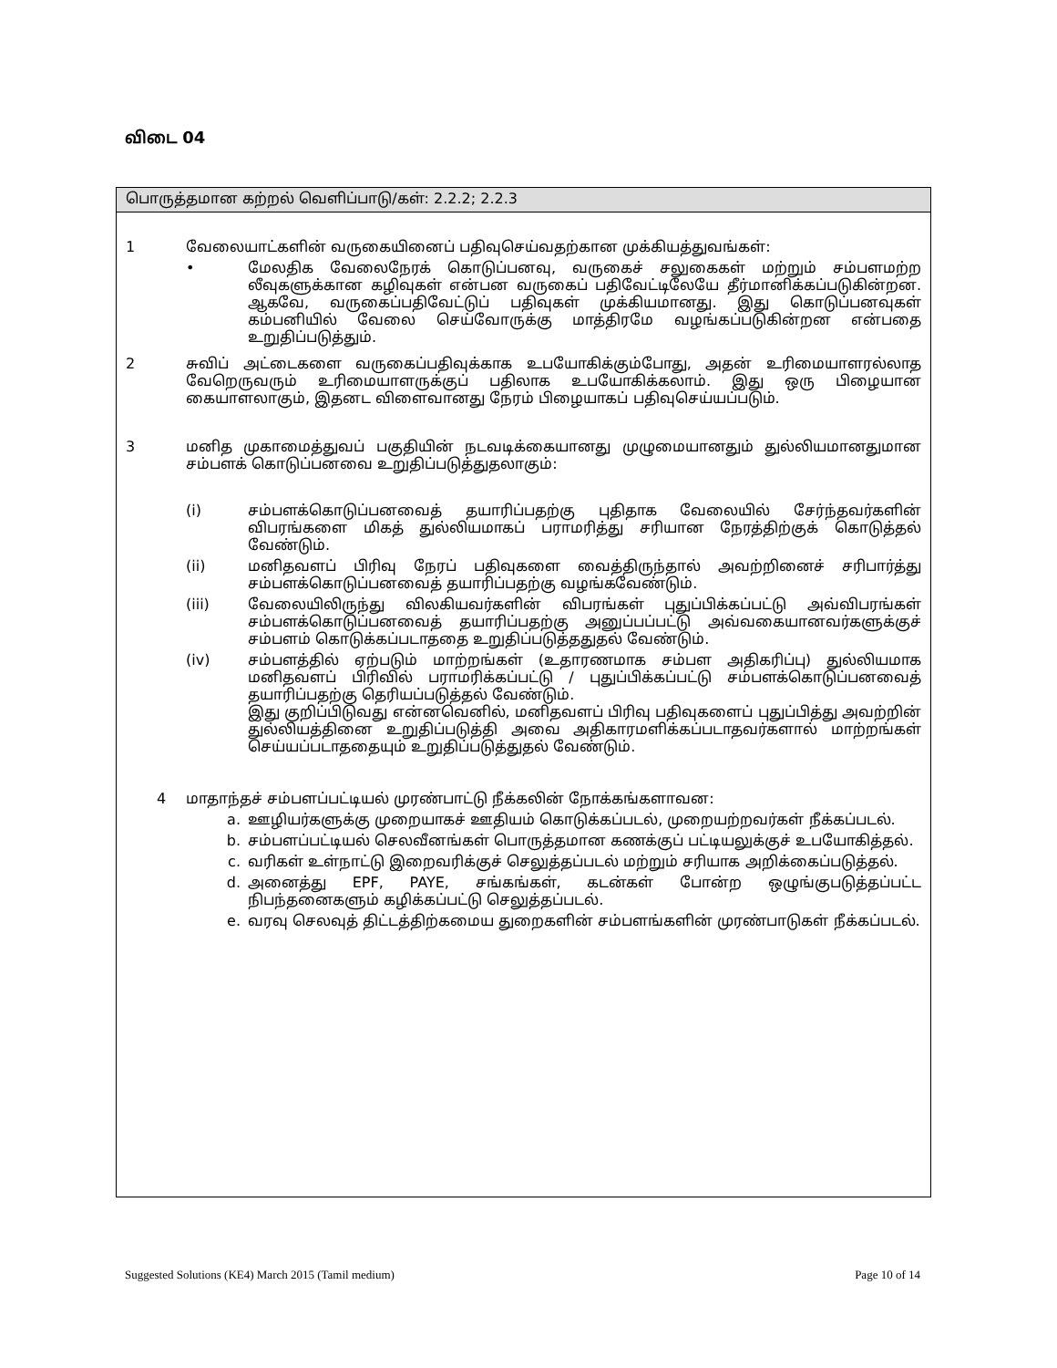விடை 04
பொருத்தமான கற்றல் வெளிப்பாடு/கள்: 2.2.2; 2.2.3
1
வேலையாட்களின் வருகையினைப் பதிவுசெய்வதற்கான முக்கியத்துவங்கள்:
•
மேலதிக வேலைநேரக் கொடுப்பனவு, வருகைச் சலுகைகள் மற்றும் சம்பளமற்ற லீவுகளுக்கான கழிவுகள் என்பன வருகைப் பதிவேட்டிலேயே தீர்மானிக்கப்படுகின்றன. ஆகவே, வருகைப்பதிவேட்டுப் பதிவுகள் முக்கியமானது. இது கொடுப்பனவுகள் கம்பனியில் வேலை செய்வோருக்கு மாத்திரமே வழங்கப்படுகின்றன என்பதை உறுதிப்படுத்தும்.
2
சுவிப் அட்டைகளை வருகைப்பதிவுக்காக உபயோகிக்கும்போது, அதன் உரிமையாளரல்லாத வேறெருவரும் உரிமையாளருக்குப் பதிலாக உபயோகிக்கலாம். இது ஒரு பிழையான கையாளலாகும், இதனட விளைவானது நேரம் பிழையாகப் பதிவுசெய்யப்படும்.
3
மனித முகாமைத்துவப் பகுதியின் நடவடிக்கையானது முழுமையானதும் துல்லியமானதுமான சம்பளக் கொடுப்பனவை உறுதிப்படுத்துதலாகும்:
(i)
சம்பளக்கொடுப்பனவைத் தயாரிப்பதற்கு புதிதாக வேலையில் சேர்ந்தவர்களின் விபரங்களை மிகத் துல்லியமாகப் பராமரித்து சரியான நேரத்திற்குக் கொடுத்தல் வேண்டும்.
(ii)
மனிதவளப் பிரிவு நேரப் பதிவுகளை வைத்திருந்தால் அவற்றினைச் சரிபார்த்து சம்பளக்கொடுப்பனவைத் தயாரிப்பதற்கு வழங்கவேண்டும்.
(iii)
வேலையிலிருந்து விலகியவர்களின் விபரங்கள் புதுப்பிக்கப்பட்டு அவ்விபரங்கள் சம்பளக்கொடுப்பனவைத் தயாரிப்பதற்கு அனுப்பப்பட்டு அவ்வகையானவர்களுக்குச் சம்பளம் கொடுக்கப்படாததை உறுதிப்படுத்ததுதல் வேண்டும்.
(iv)
சம்பளத்தில் ஏற்படும் மாற்றங்கள் (உதாரணமாக சம்பள அதிகரிப்பு) துல்லியமாக மனிதவளப் பிரிவில் பராமரிக்கப்பட்டு / புதுப்பிக்கப்பட்டு சம்பளக்கொடுப்பனவைத் தயாரிப்பதற்கு தெரியப்படுத்தல் வேண்டும்.
இது குறிப்பிடுவது என்னவெனில், மனிதவளப் பிரிவு பதிவுகளைப் புதுப்பித்து அவற்றின் துல்லியத்தினை உறுதிப்படுத்தி அவை அதிகாரமளிக்கப்படாதவர்களால் மாற்றங்கள் செய்யப்படாததையும் உறுதிப்படுத்துதல் வேண்டும்.
4
மாதாந்தச் சம்பளப்பட்டியல் முரண்பாட்டு நீக்கலின் நோக்கங்களாவன:
a.
ஊழியர்களுக்கு முறையாகச் ஊதியம் கொடுக்கப்படல், முறையற்றவர்கள் நீக்கப்படல்.
b.
சம்பளப்பட்டியல் செலவீனங்கள் பொருத்தமான கணக்குப் பட்டியலுக்குச் உபயோகித்தல்.
c.
வரிகள் உள்நாட்டு இறைவரிக்குச் செலுத்தப்படல் மற்றும் சரியாக அறிக்கைப்படுத்தல்.
d.
அனைத்து EPF, PAYE, சங்கங்கள், கடன்கள் போன்ற ஒழுங்குபடுத்தப்பட்ட நிபந்தனைகளும் கழிக்கப்பட்டு செலுத்தப்படல்.
e.
வரவு செலவுத் திட்டத்திற்கமைய துறைகளின் சம்பளங்களின் முரண்பாடுகள் நீக்கப்படல்.
Suggested Solutions (KE4) March 2015 (Tamil medium) Page 10 of 14